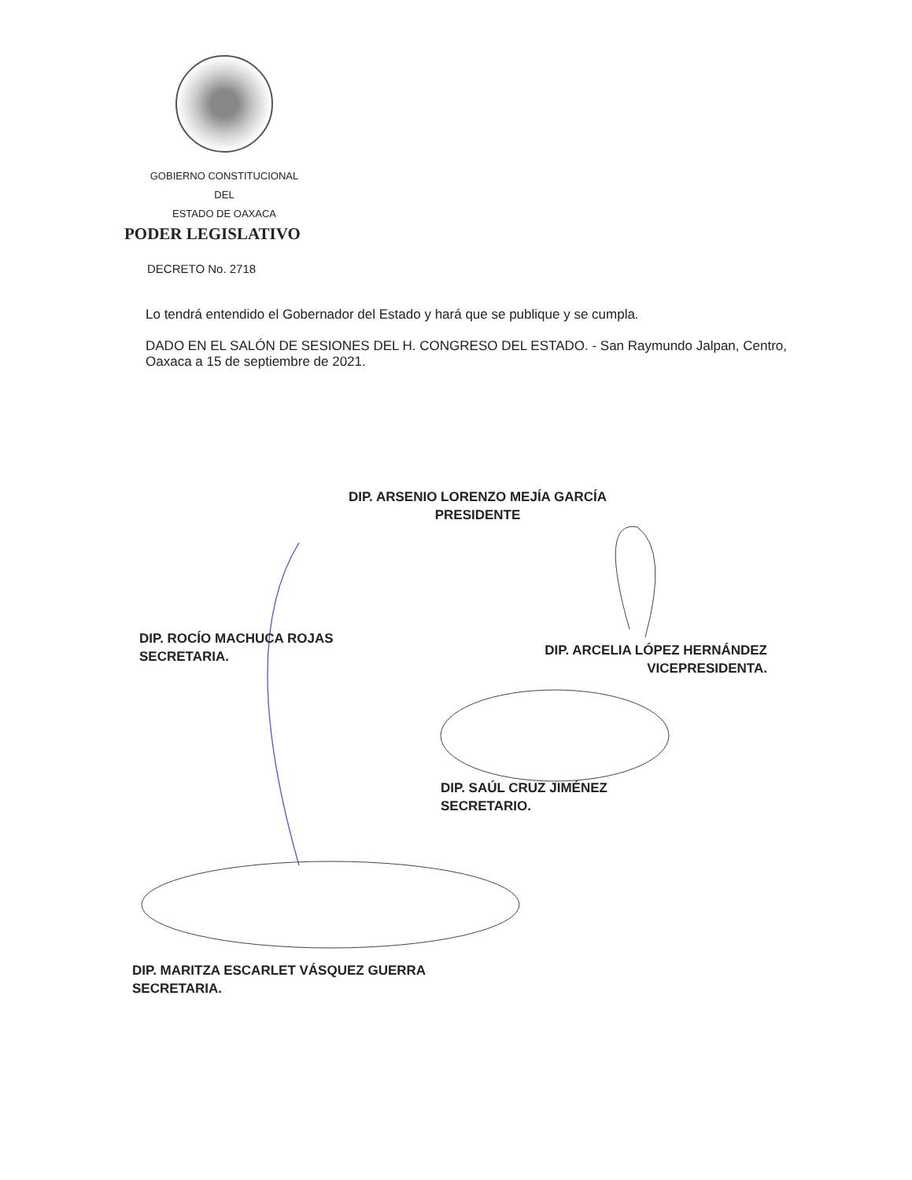GOBIERNO CONSTITUCIONAL
DEL
ESTADO DE OAXACA
PODER LEGISLATIVO
DECRETO No. 2718
Lo tendrá entendido el Gobernador del Estado y hará que se publique y se cumpla.
DADO EN EL SALÓN DE SESIONES DEL H. CONGRESO DEL ESTADO. - San Raymundo Jalpan, Centro, Oaxaca a 15 de septiembre de 2021.
DIP. ARSENIO LORENZO MEJÍA GARCÍA
PRESIDENTE
DIP. ROCÍO MACHUCA ROJAS
SECRETARIA.
DIP. ARCELIA LÓPEZ HERNÁNDEZ
VICEPRESIDENTA.
DIP. SAÚL CRUZ JIMÉNEZ
SECRETARIO.
DIP. MARITZA ESCARLET VÁSQUEZ GUERRA
SECRETARIA.